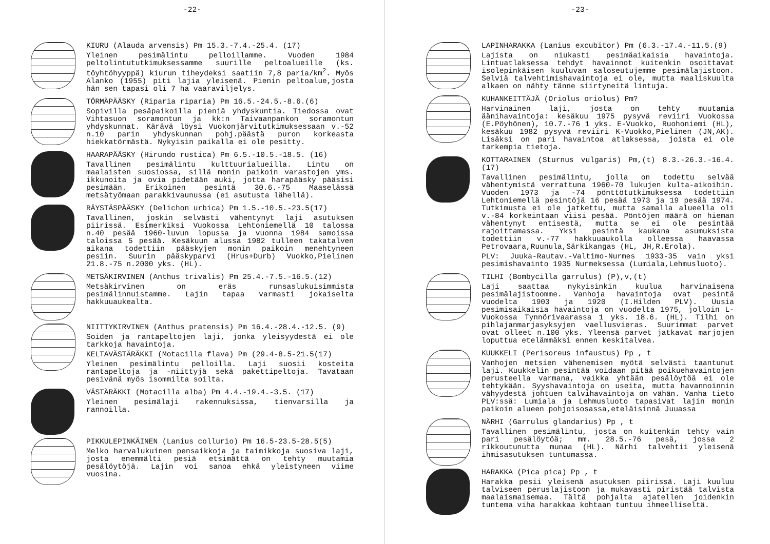-22-
KIURU (Alauda arvensis) Pm 15.3.-7.4.-25.4. (17)
Yleinen pesimälintu pelloillamme. Vuoden 1984 peltolintututkimuksessamme suurille peltoalueille (ks. töyhtöhyyppä) kiurun tiheydeksi saatiin 7,8 paria/km<sup>2</sup>. Myös Alanko (1955) piti lajia yleisenä. Pienin peltoalue,josta hän sen tapasi oli 7 ha vaaraviljelys.
TÖRMÄPÄÄSKY (Riparia riparia) Pm 16.5.-24.5.-8.6.(6)
Sopivilla pesäpaikoilla pieniä yhdyskuntia. Tiedossa ovat Vihtasuon soramontun ja kk:n Taivaanpankon soramontun yhdyskunnat. Kärävä löysi Vuokonjärvitutkimuksessaan v.-52 n.10 parin yhdyskunnan pohj.päästä puron korkeasta hiekkatörmästä. Nykyisin paikalla ei ole pesitty.
HAARAPÄÄSKY (Hirundo rustica) Pm 6.5.-10.5.-18.5. (16)
Tavallinen pesimälintu kulttuurialueilla. Lintu on maalaisten suosiossa, sillä monin paikoin varastojen yms. ikkunoita ja ovia pidetään auki, jotta harapääsky pääsisi pesimään. Erikoinen pesintä 30.6.-75 Maaselässä metsätyömaan parakkivaunussa (ei asutusta lähellä).
RÄYSTÄSPÄÄSKY (Delichon urbica) Pm 1.5.-10.5.-23.5(17)
Tavallinen, joskin selvästi vähentynyt laji asutuksen piirissä. Esimerkiksi Vuokossa Lehtoniemellä 10 talossa n.40 pesää 1960-luvun lopussa ja vuonna 1984 samoissa taloissa 5 pesää. Kesäkuun alussa 1982 tulleen takatalven aikana todettiin pääskyjen monin paikoin menehtyneen pesiin. Suurin pääskyparvi (Hrus+Durb) Vuokko,Pielinen 21.8.-75 n.2000 yks. (HL).
METSÄKIRVINEN (Anthus trivalis) Pm 25.4.-7.5.-16.5.(12)
Metsäkirvinen on eräs runsaslukuisimmista pesimälinnuistamme. Lajin tapaa varmasti jokaiselta hakkuuaukealta.
NIITTYKIRVINEN (Anthus pratensis) Pm 16.4.-28.4.-12.5. (9)
Soiden ja rantapeltojen laji, jonka yleisyydestä ei ole tarkkoja havaintoja.
KELTAVÄSTÄRÄKKI (Motacilla flava) Pm (29.4-8.5-21.5(17)
Yleinen pesimälintu pelloilla. Laji suosii kosteita rantapeltoja ja -niittyjä sekä pakettipeltoja. Tavataan pesivänä myös isommilta soilta.
VÄSTÄRÄKKI (Motacilla alba) Pm 4.4.-19.4.-3.5. (17)
Yleinen pesimälaji rakennuksissa, tienvarsilla ja rannoilla.
PIKKULEPINKÄINEN (Lanius collurio) Pm 16.5-23.5-28.5(5)
Melko harvalukuinen pensaikkoja ja taimikkoja suosiva laji, josta enemmälti pesiä etsimättä on tehty muutamia pesälöytöjä. Lajin voi sanoa ehkä yleistyneen viime vuosina.
-23-
LAPINHARAKKA (Lanius excubitor) Pm (6.3.-17.4.-11.5.(9)
Lajista on niukasti pesimäaikaisia havaintoja. Lintuatlaksessa tehdyt havainnot kuitenkin osoittavat isolepinkäisen kuuluvan saloseutujemme pesimälajistoon. Selviä talvehtimishavaintoja ei ole, mutta maaliskuulta alkaen on nähty tänne siirtyneitä lintuja.
KUHANKEITTÄJÄ (Oriolus oriolus) Pm?
Harvinainen laji, josta on tehty muutamia äänihavaintoja: kesäkuu 1975 pysyvä reviiri Vuokossa (E.Pöyhönen), 10.7.-76 1 yks. E-Vuokko, Ruohoniemi (HL), kesäkuu 1982 pysyvä reviiri K-Vuokko,Pielinen (JN,AK). Lisäksi on pari havaintoa atlaksessa, joista ei ole tarkempia tietoja.
KOTTARAINEN (Sturnus vulgaris) Pm,(t) 8.3.-26.3.-16.4. (17)
Tavallinen pesimälintu, jolla on todettu selvää vähentymistä verrattuna 1960-70 lukujen kulta-aikoihin. Vuoden 1973 ja -74 pönttötutkimuksessa todettiin Lehtoniemellä pesintöjä 16 pesää 1973 ja 19 pesää 1974. Tutkimusta ei ole jatkettu, mutta samalla alueella oli v.-84 korkeintaan viisi pesää. Pöntöjen määrä on hieman vähentynyt entisestä, mutta se ei ole pesintää rajoittamassa. Yksi pesintä kaukana asumuksista todettiin v.-77 hakkuuaukolla olleessa haavassa Petrovaara,Ruunula,Särkikangas (HL, JH,R.Erola).
PLV: Juuka-Rautav.-Valtimo-Nurmes 1933-35 vain yksi pesimishavainto 1935 Nurmeksessa (Lumiala,Lehmusluoto).
TILHI (Bombycilla garrulus) (P),v,(t)
Laji saattaa nykyisinkin kuulua harvinaisena pesimälajistoomme. Vanhoja havaintoja ovat pesintä vuodelta 1903 ja 1920 (I.Hilden PLV). Uusia pesimisaikaisia havaintoja on vuodelta 1975, jolloin L-Vuokossa Tynnörivaarassa 1 yks. 18.6. (HL). Tilhi on pihlajanmarjasyksyjen vaellusvieras. Suurimmat parvet ovat olleet n.100 yks. Yleensä parvet jatkavat marjojen loputtua etelämmäksi ennen keskitalvea.
KUUKKELI (Perisoreus infaustus) Pp , t
Vanhojen metsien vähenemisen myötä selvästi taantunut laji. Kuukkelin pesintää voidaan pitää poikuehavaintojen perusteella varmana, vaikka yhtään pesälöytöä ei ole tehtykään. Syyshavaintoja on useita, mutta havannoinnin vähyydestä johtuen talvihavaintoja on vähän. Vanha tieto PLV:ssä: Lumiala ja Lehmusluoto tapasivat lajin monin paikoin alueen pohjoisosassa,eteläisinnä Juuassa
NÄRHI (Garrulus glandarius) Pp , t
Tavallinen pesimälintu, josta on kuitenkin tehty vain pari pesälöytöä; mm. 28.5.-76 pesä, jossa 2 rikkoutunutta munaa (HL). Närhi talvehtii yleisenä ihmisasutuksen tuntumassa.
HARAKKA (Pica pica) Pp , t
Harakka pesii yleisenä asutuksen piirissä. Laji kuuluu talviseen peruslajistoon ja mukavasti piristää talvista maalaismaisemaa. Tältä pohjalta ajatellen joidenkin tuntema viha harakkaa kohtaan tuntuu ihmeelliseltä.